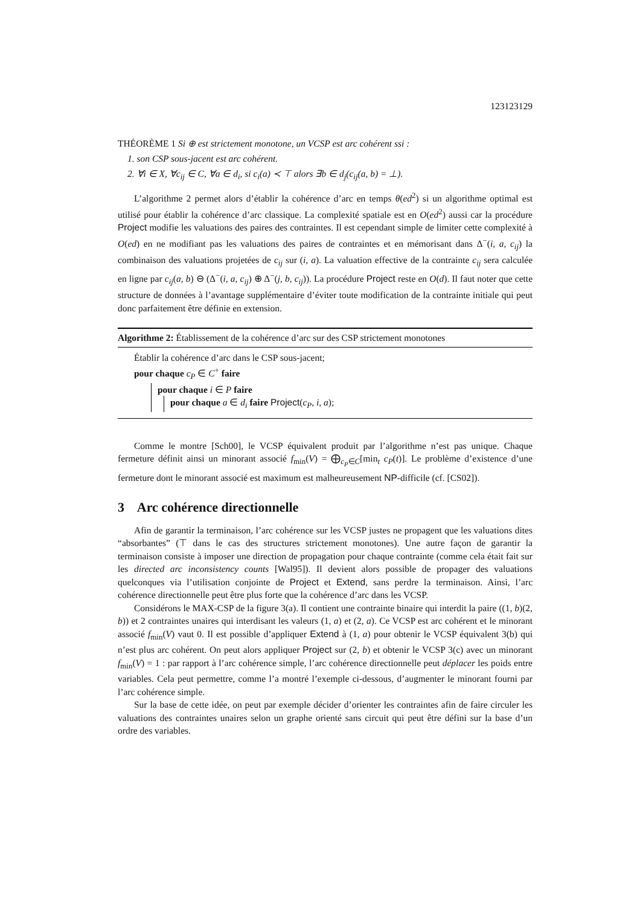123123129
THÉORÈME 1 Si ⊕ est strictement monotone, un VCSP est arc cohérent ssi :
1. son CSP sous-jacent est arc cohérent.
2. ∀i ∈ X, ∀c<sub>ij</sub> ∈ C, ∀a ∈ d<sub>i</sub>, si c<sub>i</sub>(a) ≺ ⊤ alors ∃b ∈ d<sub>j</sub>(c<sub>ij</sub>(a, b) = ⊥).
L’algorithme 2 permet alors d’établir la cohérence d’arc en temps θ(ed<sup>2</sup>) si un algorithme optimal est utilisé pour établir la cohérence d’arc classique. La complexité spatiale est en O(ed<sup>2</sup>) aussi car la procédure Project modifie les valuations des paires des contraintes. Il est cependant simple de limiter cette complexité à O(ed) en ne modifiant pas les valuations des paires de contraintes et en mémorisant dans Δ<sup>−</sup>(i, a, c<sub>ij</sub>) la combinaison des valuations projetées de c<sub>ij</sub> sur (i, a). La valuation effective de la contrainte c<sub>ij</sub> sera calculée en ligne par c<sub>ij</sub>(a, b) ⊖ (Δ<sup>−</sup>(i, a, c<sub>ij</sub>) ⊕ Δ<sup>−</sup>(j, b, c<sub>ij</sub>)). La procédure Project reste en O(d). Il faut noter que cette structure de données à l’avantage supplémentaire d’éviter toute modification de la contrainte initiale qui peut donc parfaitement être définie en extension.
Algorithme 2: Établissement de la cohérence d’arc sur des CSP strictement monotones
Établir la cohérence d’arc dans le CSP sous-jacent;
pour chaque c<sub>P</sub> ∈ C<sup>+</sup> faire
pour chaque i ∈ P faire
pour chaque a ∈ d<sub>i</sub> faire Project(c<sub>P</sub>, i, a);
Comme le montre [Sch00], le VCSP équivalent produit par l’algorithme n’est pas unique. Chaque fermeture définit ainsi un minorant associé f<sub>min</sub>(V) = ⨁<sub>c<sub>P</sub>∈C</sub>[min<sub>t</sub> c<sub>P</sub>(t)]. Le problème d’existence d’une fermeture dont le minorant associé est maximum est malheureusement NP-difficile (cf. [CS02]).
3 Arc cohérence directionnelle
Afin de garantir la terminaison, l’arc cohérence sur les VCSP justes ne propagent que les valuations dites “absorbantes” (⊤ dans le cas des structures strictement monotones). Une autre façon de garantir la terminaison consiste à imposer une direction de propagation pour chaque contrainte (comme cela était fait sur les directed arc inconsistency counts [Wal95]). Il devient alors possible de propager des valuations quelconques via l’utilisation conjointe de Project et Extend, sans perdre la terminaison. Ainsi, l’arc cohérence directionnelle peut être plus forte que la cohérence d’arc dans les VCSP.
Considérons le MAX-CSP de la figure 3(a). Il contient une contrainte binaire qui interdit la paire ((1, b)(2, b)) et 2 contraintes unaires qui interdisant les valeurs (1, a) et (2, a). Ce VCSP est arc cohérent et le minorant associé f<sub>min</sub>(V) vaut 0. Il est possible d’appliquer Extend à (1, a) pour obtenir le VCSP équivalent 3(b) qui n’est plus arc cohérent. On peut alors appliquer Project sur (2, b) et obtenir le VCSP 3(c) avec un minorant f<sub>min</sub>(V) = 1 : par rapport à l’arc cohérence simple, l’arc cohérence directionnelle peut déplacer les poids entre variables. Cela peut permettre, comme l’a montré l’exemple ci-dessous, d’augmenter le minorant fourni par l’arc cohérence simple.
Sur la base de cette idée, on peut par exemple décider d’orienter les contraintes afin de faire circuler les valuations des contraintes unaires selon un graphe orienté sans circuit qui peut être défini sur la base d’un ordre des variables.